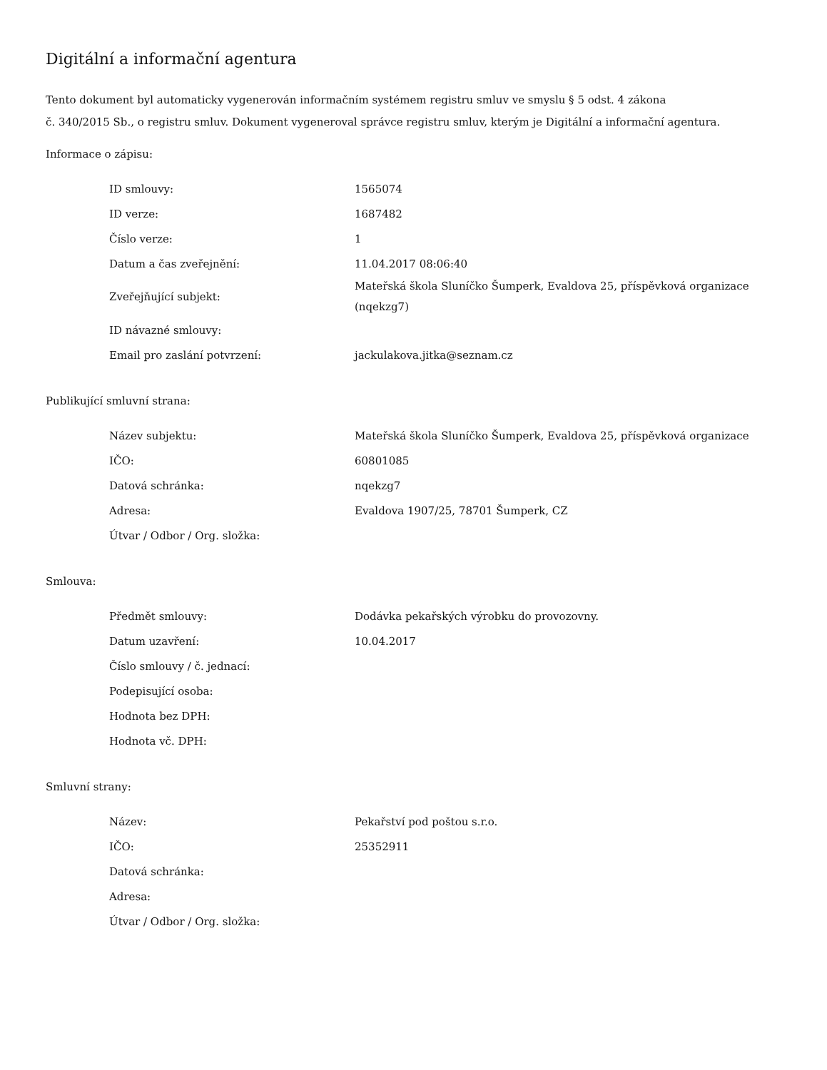Digitální a informační agentura
Tento dokument byl automaticky vygenerován informačním systémem registru smluv ve smyslu § 5 odst. 4 zákona
č. 340/2015 Sb., o registru smluv. Dokument vygeneroval správce registru smluv, kterým je Digitální a informační agentura.
Informace o zápisu:
| ID smlouvy: | 1565074 |
| ID verze: | 1687482 |
| Číslo verze: | 1 |
| Datum a čas zveřejnění: | 11.04.2017 08:06:40 |
| Zveřejňující subjekt: | Mateřská škola Sluníčko Šumperk, Evaldova 25, příspěvková organizace (nqekzg7) |
| ID návazné smlouvy: | |
| Email pro zaslání potvrzení: | jackulakova.jitka@seznam.cz |
Publikující smluvní strana:
| Název subjektu: | Mateřská škola Sluníčko Šumperk, Evaldova 25, příspěvková organizace |
| IČO: | 60801085 |
| Datová schránka: | nqekzg7 |
| Adresa: | Evaldova 1907/25, 78701 Šumperk, CZ |
| Útvar / Odbor / Org. složka: | |
Smlouva:
| Předmět smlouvy: | Dodávka pekařských výrobku do provozovny. |
| Datum uzavření: | 10.04.2017 |
| Číslo smlouvy / č. jednací: | |
| Podepisující osoba: | |
| Hodnota bez DPH: | |
| Hodnota vč. DPH: | |
Smluvní strany:
| Název: | Pekařství pod poštou s.r.o. |
| IČO: | 25352911 |
| Datová schránka: | |
| Adresa: | |
| Útvar / Odbor / Org. složka: | |